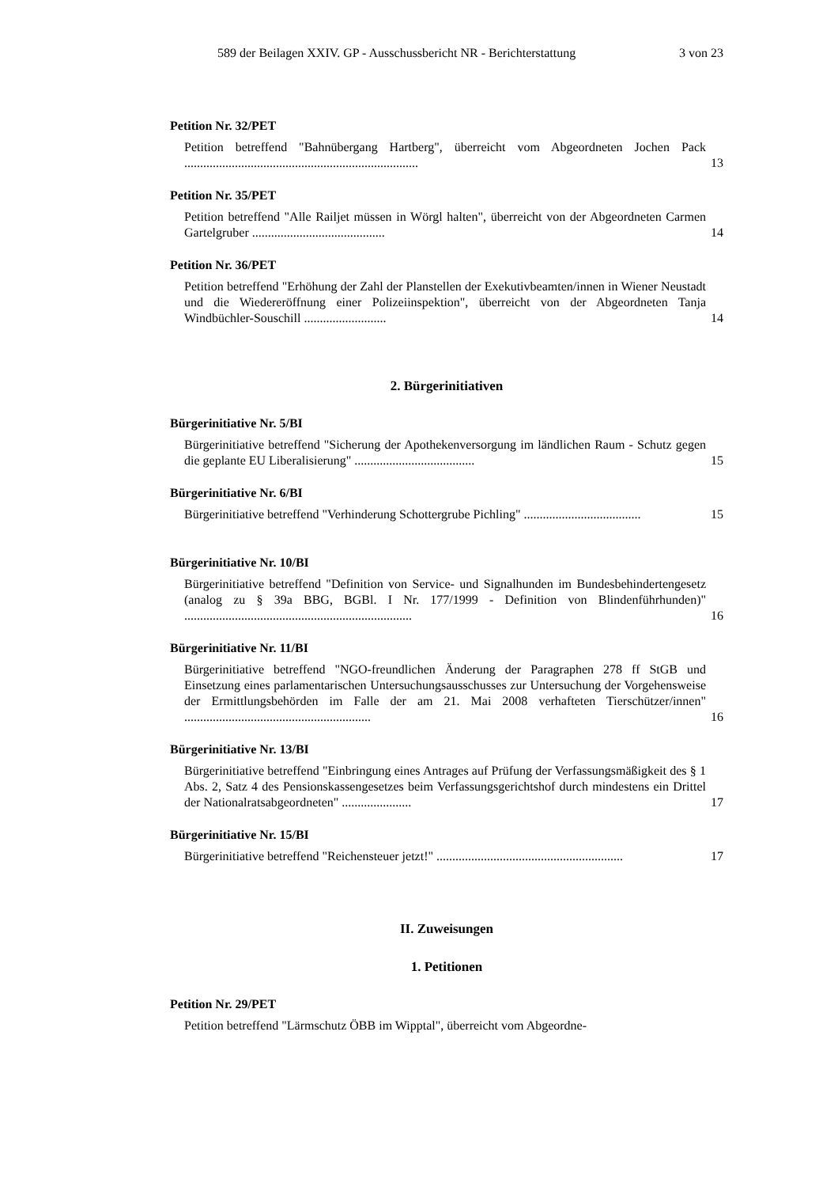589 der Beilagen XXIV. GP - Ausschussbericht NR - Berichterstattung 3 von 23
Petition Nr. 32/PET
Petition betreffend "Bahnübergang Hartberg", überreicht vom Abgeordneten Jochen Pack ..........................................................................
13
Petition Nr. 35/PET
Petition betreffend "Alle Railjet müssen in Wörgl halten", überreicht von der Abgeordneten Carmen Gartelgruber ..........................................
14
Petition Nr. 36/PET
Petition betreffend "Erhöhung der Zahl der Planstellen der Exekutivbeamten/innen in Wiener Neustadt und die Wiedereröffnung einer Polizeiinspektion", überreicht von der Abgeordneten Tanja Windbüchler-Souschill ..........................
14
2. Bürgerinitiativen
Bürgerinitiative Nr. 5/BI
Bürgerinitiative betreffend "Sicherung der Apothekenversorgung im ländlichen Raum - Schutz gegen die geplante EU Liberalisierung" ......................................
15
Bürgerinitiative Nr. 6/BI
Bürgerinitiative betreffend "Verhinderung Schottergrube Pichling" .....................................
15
Bürgerinitiative Nr. 10/BI
Bürgerinitiative betreffend "Definition von Service- und Signalhunden im Bundesbehindertengesetz (analog zu § 39a BBG, BGBl. I Nr. 177/1999 - Definition von Blindenführhunden)" ........................................................................
16
Bürgerinitiative Nr. 11/BI
Bürgerinitiative betreffend "NGO-freundlichen Änderung der Paragraphen 278 ff StGB und Einsetzung eines parlamentarischen Untersuchungsausschusses zur Untersuchung der Vorgehensweise der Ermittlungsbehörden im Falle der am 21. Mai 2008 verhafteten Tierschützer/innen" ...........................................................
16
Bürgerinitiative Nr. 13/BI
Bürgerinitiative betreffend "Einbringung eines Antrages auf Prüfung der Verfassungsmäßigkeit des § 1 Abs. 2, Satz 4 des Pensionskassengesetzes beim Verfassungsgerichtshof durch mindestens ein Drittel der Nationalratsabgeordneten" ......................
17
Bürgerinitiative Nr. 15/BI
Bürgerinitiative betreffend "Reichensteuer jetzt!" ...........................................................
17
II. Zuweisungen
1. Petitionen
Petition Nr. 29/PET
Petition betreffend "Lärmschutz ÖBB im Wipptal", überreicht vom Abgeordne-